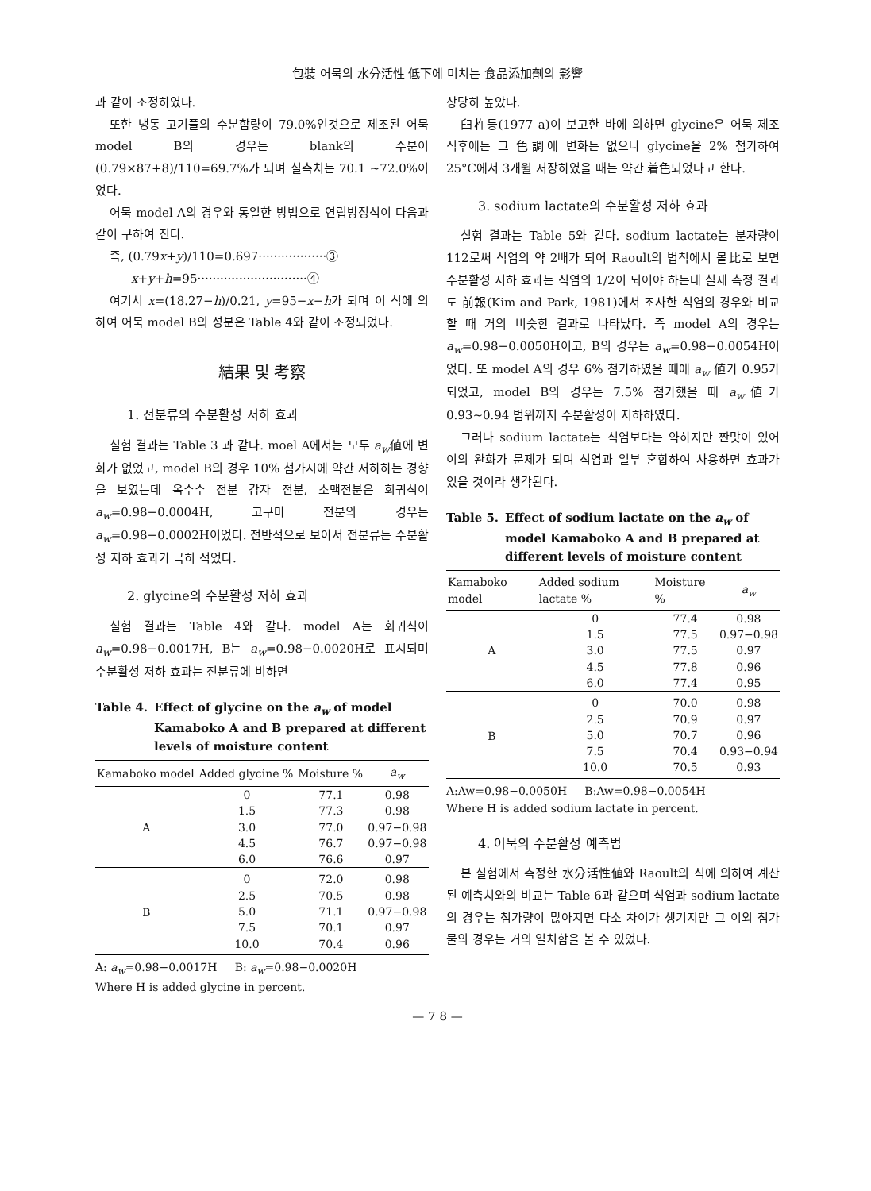包裝 어묵의 水分活性 低下에 미치는 食品添加劑의 影響
과 같이 조정하였다.
또한 냉동 고기풀의 수분함량이 79.0%인것으로 제조된 어묵 model B의 경우는 blank의 수분이 (0.79×87+8)/110=69.7%가 되며 실측치는 70.1 ~72.0%이었다.
어묵 model A의 경우와 동일한 방법으로 연립방정식이 다음과 같이 구하여 진다.
즉, (0.79x+y)/110=0.697··················③
x+y+h=95·····························④
여기서 x=(18.27−h)/0.21, y=95−x−h가 되며 이 식에 의하여 어묵 model B의 성분은 Table 4와 같이 조정되었다.
結果 및 考察
1. 전분류의 수분활성 저하 효과
실험 결과는 Table 3 과 같다. moel A에서는 모두 a<sub>w</sub>値에 변화가 없었고, model B의 경우 10% 첨가시에 약간 저하하는 경향을 보였는데 옥수수 전분 감자 전분, 소맥전분은 회귀식이 a<sub>w</sub>=0.98−0.0004H, 고구마 전분의 경우는 a<sub>w</sub>=0.98−0.0002H이었다. 전반적으로 보아서 전분류는 수분활성 저하 효과가 극히 적었다.
2. glycine의 수분활성 저하 효과
실험 결과는 Table 4와 같다. model A는 회귀식이 a<sub>w</sub>=0.98−0.0017H, B는 a<sub>w</sub>=0.98−0.0020H로 표시되며 수분활성 저하 효과는 전분류에 비하면
Table 4. Effect of glycine on the a<sub>w</sub> of model Kamaboko A and B prepared at different levels of moisture content
| Kamaboko model | Added glycine % | Moisture % | a<sub>w</sub> |
| --- | --- | --- | --- |
| A | 0 | 77.1 | 0.98 |
| | 1.5 | 77.3 | 0.98 |
| | 3.0 | 77.0 | 0.97−0.98 |
| | 4.5 | 76.7 | 0.97−0.98 |
| | 6.0 | 76.6 | 0.97 |
| B | 0 | 72.0 | 0.98 |
| | 2.5 | 70.5 | 0.98 |
| | 5.0 | 71.1 | 0.97−0.98 |
| | 7.5 | 70.1 | 0.97 |
| | 10.0 | 70.4 | 0.96 |
A: a<sub>w</sub>=0.98−0.0017H B: a<sub>w</sub>=0.98−0.0020H
Where H is added glycine in percent.
상당히 높았다.
臼杵등(1977 a)이 보고한 바에 의하면 glycine은 어묵 제조 직후에는 그 色調에 변화는 없으나 glycine을 2% 첨가하여 25°C에서 3개월 저장하였을 때는 약간 着色되었다고 한다.
3. sodium lactate의 수분활성 저하 효과
실험 결과는 Table 5와 같다. sodium lactate는 분자량이 112로써 식염의 약 2배가 되어 Raoult의 법칙에서 몰比로 보면 수분활성 저하 효과는 식염의 1/2이 되어야 하는데 실제 측정 결과도 前報(Kim and Park, 1981)에서 조사한 식염의 경우와 비교할 때 거의 비슷한 결과로 나타났다. 즉 model A의 경우는 a<sub>w</sub>=0.98−0.0050H이고, B의 경우는 a<sub>w</sub>=0.98−0.0054H이었다. 또 model A의 경우 6% 첨가하였을 때에 a<sub>w</sub> 値가 0.95가 되었고, model B의 경우는 7.5% 첨가했을 때 a<sub>w</sub>値가 0.93~0.94 범위까지 수분활성이 저하하였다.
그러나 sodium lactate는 식염보다는 약하지만 짠맛이 있어 이의 완화가 문제가 되며 식염과 일부 혼합하여 사용하면 효과가 있을 것이라 생각된다.
Table 5. Effect of sodium lactate on the a<sub>w</sub> of model Kamaboko A and B prepared at different levels of moisture content
| Kamaboko model | Added sodium lactate % | Moisture % | a<sub>w</sub> |
| --- | --- | --- | --- |
| A | 0 | 77.4 | 0.98 |
| | 1.5 | 77.5 | 0.97−0.98 |
| | 3.0 | 77.5 | 0.97 |
| | 4.5 | 77.8 | 0.96 |
| | 6.0 | 77.4 | 0.95 |
| B | 0 | 70.0 | 0.98 |
| | 2.5 | 70.9 | 0.97 |
| | 5.0 | 70.7 | 0.96 |
| | 7.5 | 70.4 | 0.93−0.94 |
| | 10.0 | 70.5 | 0.93 |
A:Aw=0.98−0.0050H B:Aw=0.98−0.0054H
Where H is added sodium lactate in percent.
4. 어묵의 수분활성 예측법
본 실험에서 측정한 水分活性値와 Raoult의 식에 의하여 계산된 예측치와의 비교는 Table 6과 같으며 식염과 sodium lactate의 경우는 첨가량이 많아지면 다소 차이가 생기지만 그 이외 첨가물의 경우는 거의 일치함을 볼 수 있었다.
— 7 8 —